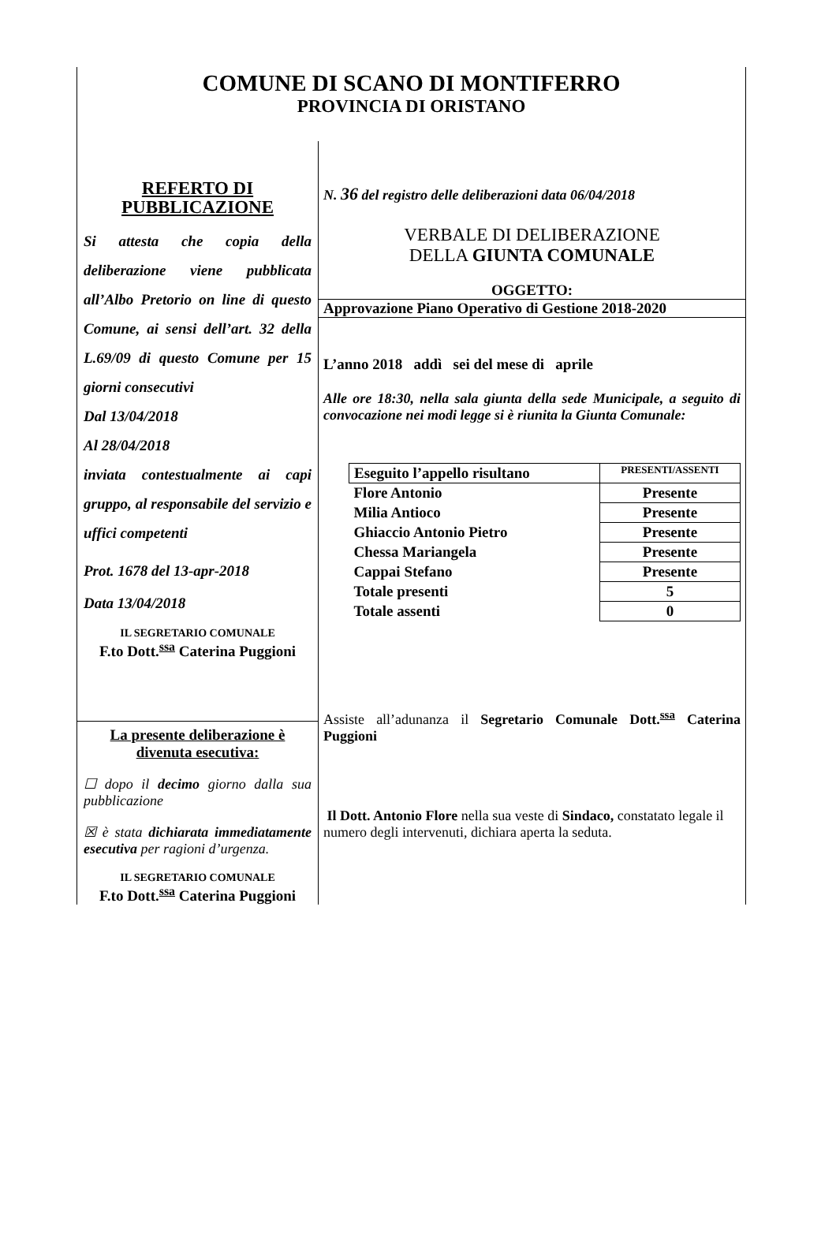COMUNE DI SCANO DI MONTIFERRO
PROVINCIA DI ORISTANO
REFERTO DI PUBBLICAZIONE
Si attesta che copia della deliberazione viene pubblicata all’Albo Pretorio on line di questo Comune, ai sensi dell’art. 32 della L.69/09 di questo Comune per 15 giorni consecutivi
Dal 13/04/2018
Al 28/04/2018
inviata contestualmente ai capi gruppo, al responsabile del servizio e uffici competenti
Prot. 1678 del 13-apr-2018
Data 13/04/2018
IL SEGRETARIO COMUNALE
F.to Dott.<sup>ssa</sup> Caterina Puggioni
La presente deliberazione è divenuta esecutiva:
☐ dopo il decimo giorno dalla sua pubblicazione
☒ è stata dichiarata immediatamente esecutiva per ragioni d’urgenza.
IL SEGRETARIO COMUNALE
F.to Dott.<sup>ssa</sup> Caterina Puggioni
N. 36 del registro delle deliberazioni data 06/04/2018
VERBALE DI DELIBERAZIONE
DELLA GIUNTA COMUNALE
OGGETTO:
Approvazione Piano Operativo di Gestione 2018-2020
L’anno 2018 addì sei del mese di aprile
Alle ore 18:30, nella sala giunta della sede Municipale, a seguito di convocazione nei modi legge si è riunita la Giunta Comunale:
| Eseguito l’appello risultano | PRESENTI/ASSENTI |
| Flore Antonio | Presente |
| Milia Antioco | Presente |
| Ghiaccio Antonio Pietro | Presente |
| Chessa Mariangela | Presente |
| Cappai Stefano | Presente |
| Totale presenti | 5 |
| Totale assenti | 0 |
Assiste all’adunanza il Segretario Comunale Dott.<sup>ssa</sup> Caterina Puggioni
Il Dott. Antonio Flore nella sua veste di Sindaco, constatato legale il numero degli intervenuti, dichiara aperta la seduta.